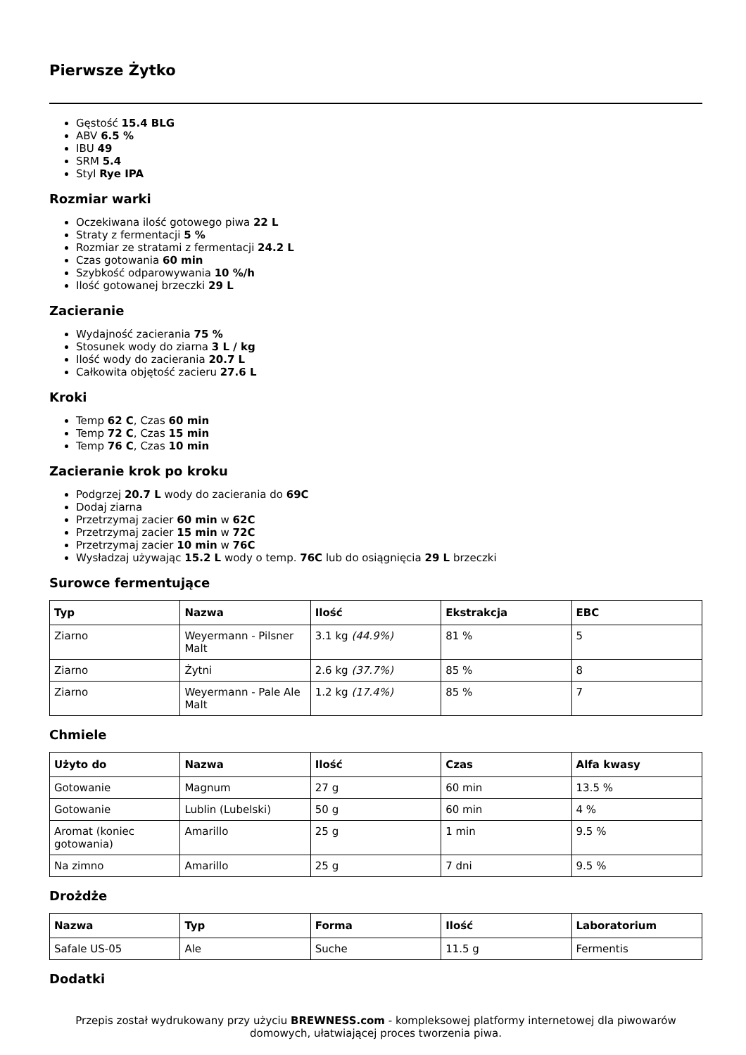Pierwsze Żytko
Gęstość 15.4 BLG
ABV 6.5 %
IBU 49
SRM 5.4
Styl Rye IPA
Rozmiar warki
Oczekiwana ilość gotowego piwa 22 L
Straty z fermentacji 5 %
Rozmiar ze stratami z fermentacji 24.2 L
Czas gotowania 60 min
Szybkość odparowywania 10 %/h
Ilość gotowanej brzeczki 29 L
Zacieranie
Wydajność zacierania 75 %
Stosunek wody do ziarna 3 L / kg
Ilość wody do zacierania 20.7 L
Całkowita objętość zacieru 27.6 L
Kroki
Temp 62 C, Czas 60 min
Temp 72 C, Czas 15 min
Temp 76 C, Czas 10 min
Zacieranie krok po kroku
Podgrzej 20.7 L wody do zacierania do 69C
Dodaj ziarna
Przetrzymaj zacier 60 min w 62C
Przetrzymaj zacier 15 min w 72C
Przetrzymaj zacier 10 min w 76C
Wysładzaj używając 15.2 L wody o temp. 76C lub do osiągnięcia 29 L brzeczki
Surowce fermentujące
| Typ | Nazwa | Ilość | Ekstrakcja | EBC |
| --- | --- | --- | --- | --- |
| Ziarno | Weyermann - Pilsner Malt | 3.1 kg (44.9%) | 81 % | 5 |
| Ziarno | Żytni | 2.6 kg (37.7%) | 85 % | 8 |
| Ziarno | Weyermann - Pale Ale Malt | 1.2 kg (17.4%) | 85 % | 7 |
Chmiele
| Użyto do | Nazwa | Ilość | Czas | Alfa kwasy |
| --- | --- | --- | --- | --- |
| Gotowanie | Magnum | 27 g | 60 min | 13.5 % |
| Gotowanie | Lublin (Lubelski) | 50 g | 60 min | 4 % |
| Aromat (koniec gotowania) | Amarillo | 25 g | 1 min | 9.5 % |
| Na zimno | Amarillo | 25 g | 7 dni | 9.5 % |
Drożdże
| Nazwa | Typ | Forma | Ilość | Laboratorium |
| --- | --- | --- | --- | --- |
| Safale US-05 | Ale | Suche | 11.5 g | Fermentis |
Dodatki
Przepis został wydrukowany przy użyciu BREWNESS.com - kompleksowej platformy internetowej dla piwowarów domowych, ułatwiającej proces tworzenia piwa.